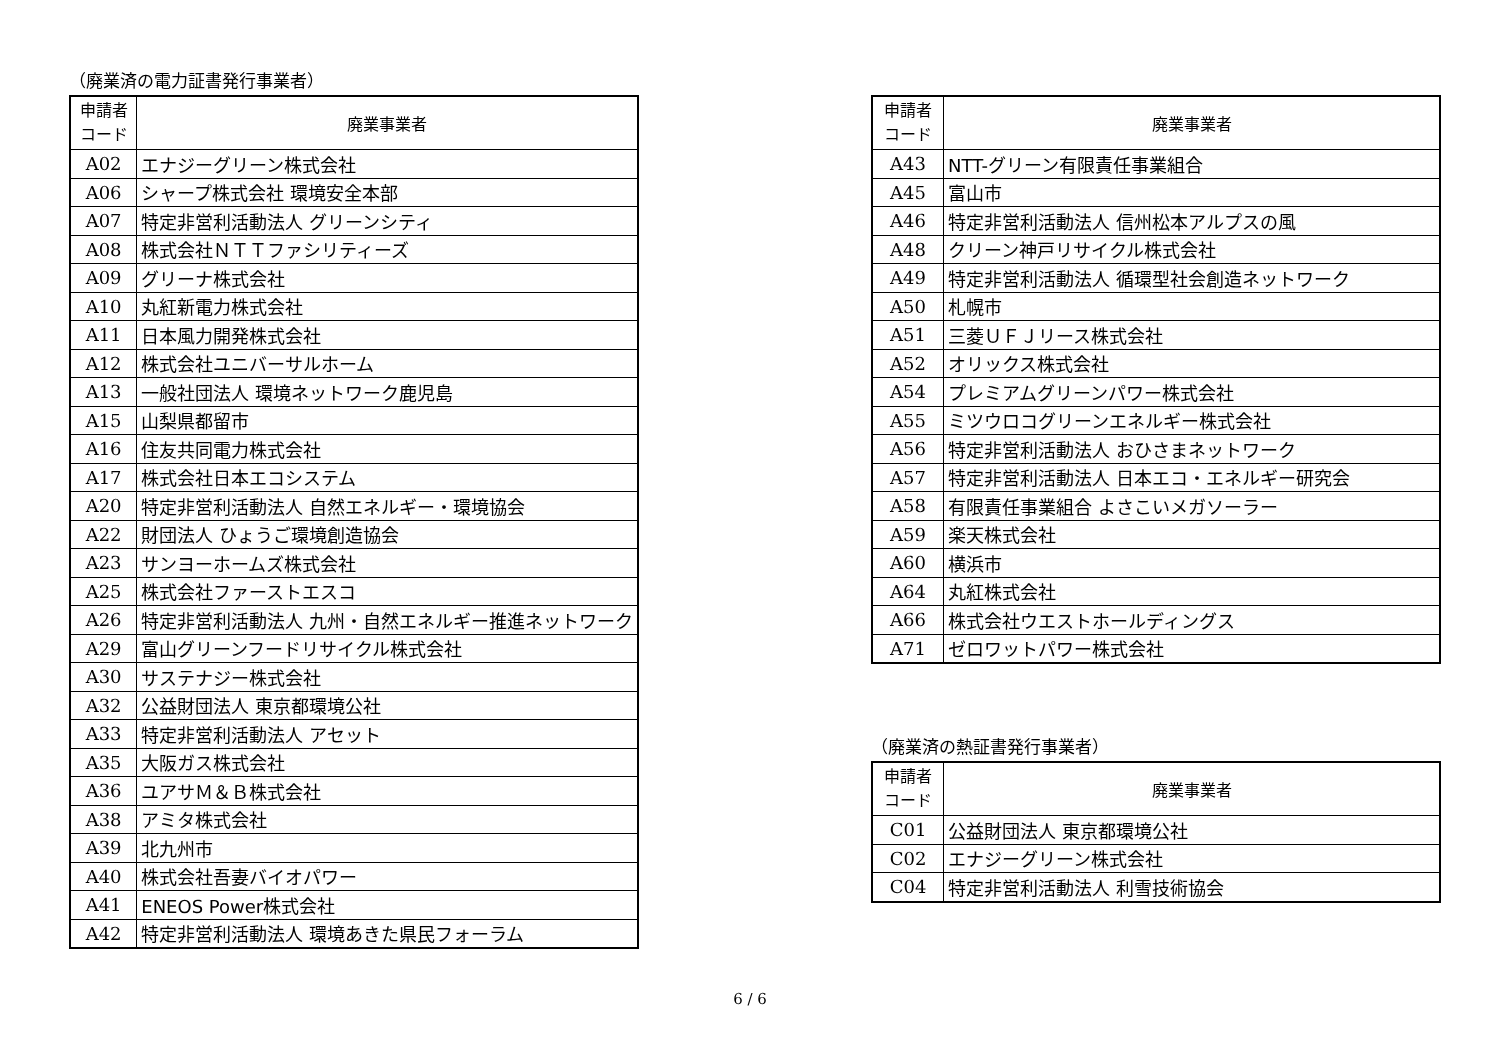（廃業済の電力証書発行事業者）
| 申請者 コード | 廃業事業者 |
| --- | --- |
| A02 | エナジーグリーン株式会社 |
| A06 | シャープ株式会社 環境安全本部 |
| A07 | 特定非営利活動法人 グリーンシティ |
| A08 | 株式会社ＮＴＴファシリティーズ |
| A09 | グリーナ株式会社 |
| A10 | 丸紅新電力株式会社 |
| A11 | 日本風力開発株式会社 |
| A12 | 株式会社ユニバーサルホーム |
| A13 | 一般社団法人 環境ネットワーク鹿児島 |
| A15 | 山梨県都留市 |
| A16 | 住友共同電力株式会社 |
| A17 | 株式会社日本エコシステム |
| A20 | 特定非営利活動法人 自然エネルギー・環境協会 |
| A22 | 財団法人 ひょうご環境創造協会 |
| A23 | サンヨーホームズ株式会社 |
| A25 | 株式会社ファーストエスコ |
| A26 | 特定非営利活動法人 九州・自然エネルギー推進ネットワーク |
| A29 | 富山グリーンフードリサイクル株式会社 |
| A30 | サステナジー株式会社 |
| A32 | 公益財団法人 東京都環境公社 |
| A33 | 特定非営利活動法人 アセット |
| A35 | 大阪ガス株式会社 |
| A36 | ユアサＭ＆Ｂ株式会社 |
| A38 | アミタ株式会社 |
| A39 | 北九州市 |
| A40 | 株式会社吾妻バイオパワー |
| A41 | ENEOS Power株式会社 |
| A42 | 特定非営利活動法人 環境あきた県民フォーラム |
| 申請者 コード | 廃業事業者 |
| --- | --- |
| A43 | NTT-グリーン有限責任事業組合 |
| A45 | 富山市 |
| A46 | 特定非営利活動法人 信州松本アルプスの風 |
| A48 | クリーン神戸リサイクル株式会社 |
| A49 | 特定非営利活動法人 循環型社会創造ネットワーク |
| A50 | 札幌市 |
| A51 | 三菱ＵＦＪリース株式会社 |
| A52 | オリックス株式会社 |
| A54 | プレミアムグリーンパワー株式会社 |
| A55 | ミツウロコグリーンエネルギー株式会社 |
| A56 | 特定非営利活動法人 おひさまネットワーク |
| A57 | 特定非営利活動法人 日本エコ・エネルギー研究会 |
| A58 | 有限責任事業組合 よさこいメガソーラー |
| A59 | 楽天株式会社 |
| A60 | 横浜市 |
| A64 | 丸紅株式会社 |
| A66 | 株式会社ウエストホールディングス |
| A71 | ゼロワットパワー株式会社 |
（廃業済の熱証書発行事業者）
| 申請者 コード | 廃業事業者 |
| --- | --- |
| C01 | 公益財団法人 東京都環境公社 |
| C02 | エナジーグリーン株式会社 |
| C04 | 特定非営利活動法人 利雪技術協会 |
6 / 6